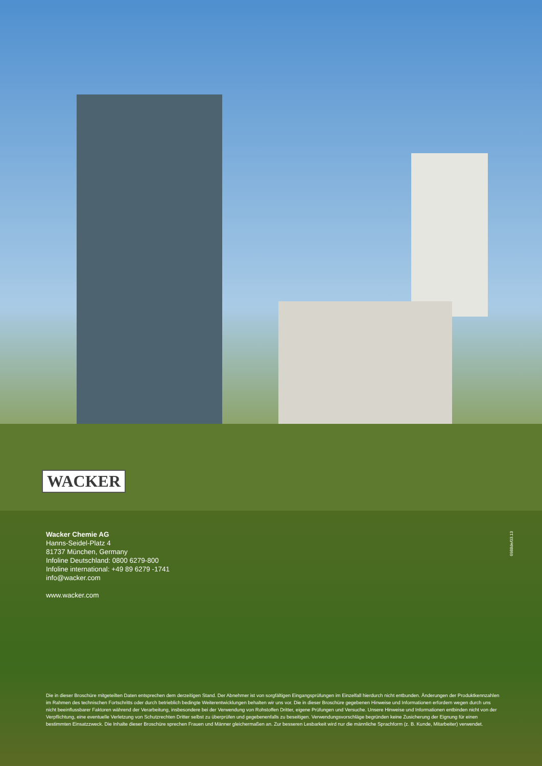WACKER
Wacker Chemie AG
Hanns-Seidel-Platz 4
81737 München, Germany
Infoline Deutschland: 0800 6279-800
Infoline international: +49 89 6279 -1741
info@wacker.com
www.wacker.com
6988de/03.13
Die in dieser Broschüre mitgeteilten Daten entsprechen dem derzeitigen Stand. Der Abnehmer ist von sorgfältigen Eingangsprüfungen im Einzelfall hierdurch nicht entbunden. Änderungen der Produktkennzahlen im Rahmen des technischen Fortschritts oder durch betrieblich bedingte Weiterentwicklungen behalten wir uns vor. Die in dieser Broschüre gegebenen Hinweise und Informationen erfordern wegen durch uns nicht beeinflussbarer Faktoren während der Verarbeitung, insbesondere bei der Verwendung von Rohstoffen Dritter, eigene Prüfungen und Versuche. Unsere Hinweise und Informationen entbinden nicht von der Verpflichtung, eine eventuelle Verletzung von Schutzrechten Dritter selbst zu überprüfen und gegebenenfalls zu beseitigen. Verwendungsvorschläge begründen keine Zusicherung der Eignung für einen bestimmten Einsatzzweck. Die Inhalte dieser Broschüre sprechen Frauen und Männer gleichermaßen an. Zur besseren Lesbarkeit wird nur die männliche Sprachform (z. B. Kunde, Mitarbeiter) verwendet.